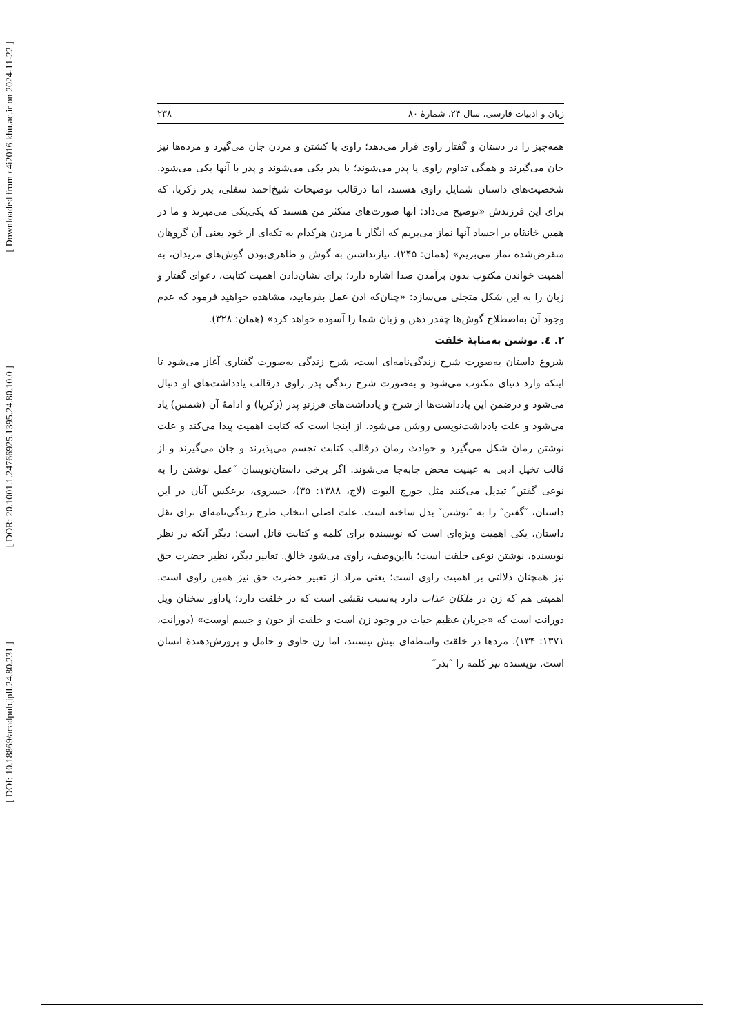[ Downloaded from c4i2016.khu.ac.ir on 2024-11-22 ]
[ DOR: 20.1001.1.24766925.1395.24.80.10.0 ]
[ DOI: 10.18869/acadpub.jpll.24.80.231 ]
زبان و ادبیات فارسی، سال ۲۴، شمارهٔ ۸۰ ۲۳۸
همه‌چیز را در دستان و گفتار راوی قرار می‌دهد؛ راوی با کشتن و مردن جان می‌گیرد و مرده‌ها نیز جان می‌گیرند و همگی تداوم راوی یا پدر می‌شوند؛ با پدر یکی می‌شوند و پدر با آنها یکی می‌شود. شخصیت‌های داستان شمایل راوی هستند، اما درقالب توضیحات شیخ‌احمد سفلی، پدر زکریا، که برای این فرزندش «توضیح می‌داد: آنها صورت‌های متکثر من هستند که یکی‌یکی می‌میرند و ما در همین خانقاه بر اجساد آنها نماز می‌بریم که انگار با مردن هرکدام به تکه‌ای از خود یعنی آن گروهان منقرض‌شده نماز می‌بریم» (همان: ۲۴۵). نیازنداشتن به گوش و ظاهری‌بودن گوش‌های مریدان، به اهمیت خواندن مکتوب بدون برآمدن صدا اشاره دارد؛ برای نشان‌دادن اهمیت کتابت، دعوای گفتار و زبان را به این شکل متجلی می‌سازد: «چنان‌که اذن عمل بفرمایید، مشاهده خواهید فرمود که عدم وجود آن به‌اصطلاح گوش‌ها چقدر ذهن و زبان شما را آسوده خواهد کرد» (همان: ۳۲۸).
۲. ٤. نوشتن به‌مثابهٔ خلقت
شروع داستان به‌صورت شرح زندگی‌نامه‌ای است، شرح زندگی به‌صورت گفتاری آغاز می‌شود تا اینکه وارد دنیای مکتوب می‌شود و به‌صورت شرح زندگی پدر راوی درقالب یادداشت‌های او دنبال می‌شود و درضمن این یادداشت‌ها از شرح و یادداشت‌های فرزندِ پدر (زکریا) و ادامهٔ آن (شمس) یاد می‌شود و علت یادداشت‌نویسی روشن می‌شود. از اینجا است که کتابت اهمیت پیدا می‌کند و علت نوشتن رمان شکل می‌گیرد و حوادث رمان درقالب کتابت تجسم می‌پذیرند و جان می‌گیرند و از قالب تخیل ادبی به عینیت محض جابه‌جا می‌شوند. اگر برخی داستان‌نویسان ″عمل نوشتن را به نوعی گفتن″ تبدیل می‌کنند مثل جورج الیوت (لاج، ۱۳۸۸: ۳۵)، خسروی، برعکس آنان در این داستان، ″گفتن″ را به ″نوشتن″ بدل ساخته است. علت اصلی انتخاب طرح زندگی‌نامه‌ای برای نقل داستان، یکی اهمیت ویژه‌ای است که نویسنده برای کلمه و کتابت قائل است؛ دیگر آنکه در نظر نویسنده، نوشتن نوعی خلقت است؛ بااین‌وصف، راوی می‌شود خالق. تعابیر دیگر، نظیر حضرت حق نیز همچنان دلالتی بر اهمیت راوی است؛ یعنی مراد از تعبیر حضرت حق نیز همین راوی است. اهمیتی هم که زن در ملکان عذاب دارد به‌سبب نقشی است که در خلقت دارد؛ یادآور سخنان ویل دورانت است که «جریان عظیم حیات در وجود زن است و خلقت از خون و جسم اوست» (دورانت، ۱۳۷۱: ۱۳۴). مردها در خلقت واسطه‌ای بیش نیستند، اما زن حاوی و حامل و پرورش‌دهندهٔ انسان است. نویسنده نیز کلمه را ″بذر″